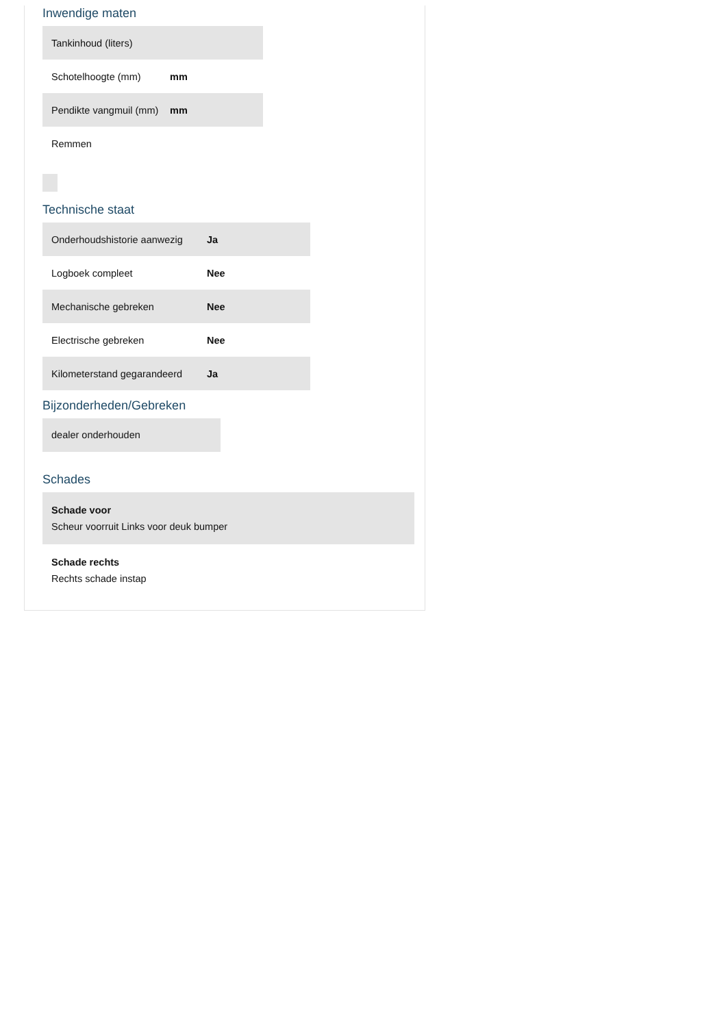Inwendige maten
| Tankinhoud (liters) | |
| Schotelhoogte (mm) | mm |
| Pendikte vangmuil (mm) | mm |
| Remmen | |
Technische staat
| Onderhoudshistorie aanwezig | Ja |
| Logboek compleet | Nee |
| Mechanische gebreken | Nee |
| Electrische gebreken | Nee |
| Kilometerstand gegarandeerd | Ja |
Bijzonderheden/Gebreken
dealer onderhouden
Schades
Schade voor
Scheur voorruit Links voor deuk bumper
Schade rechts
Rechts schade instap